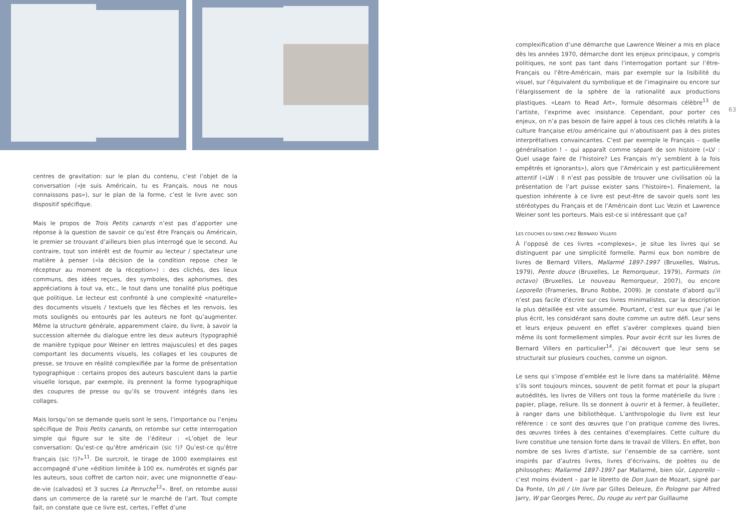centres de gravitation: sur le plan du contenu, c’est l’objet de la conversation («Je suis Américain, tu es Français, nous ne nous connaissons pas»), sur le plan de la forme, c’est le livre avec son dispositif spécifique.
Mais le propos de Trois Petits canards n’est pas d’apporter une réponse à la question de savoir ce qu’est être Français ou Américain, le premier se trouvant d’ailleurs bien plus interrogé que le second. Au contraire, tout son intérêt est de fournir au lecteur / spectateur une matière à penser («la décision de la condition repose chez le récepteur au moment de la réception») : des clichés, des lieux communs, des idées reçues, des symboles, des aphorismes, des appréciations à tout va, etc., le tout dans une tonalité plus poétique que politique. Le lecteur est confronté à une complexité «naturelle» des documents visuels / textuels que les flèches et les renvois, les mots soulignés ou entourés par les auteurs ne font qu’augmenter. Même la structure générale, apparemment claire, du livre, à savoir la succession alternée du dialogue entre les deux auteurs (typographié de manière typique pour Weiner en lettres majuscules) et des pages comportant les documents visuels, les collages et les coupures de presse, se trouve en réalité complexifiée par la forme de présentation typographique : certains propos des auteurs basculent dans la partie visuelle lorsque, par exemple, ils prennent la forme typographique des coupures de presse ou qu’ils se trouvent intégrés dans les collages.
Mais lorsqu’on se demande quels sont le sens, l’importance ou l’enjeu spécifique de Trois Petits canards, on retombe sur cette interrogation simple qui figure sur le site de l’éditeur : «L’objet de leur conversation: Qu’est-ce qu’être américain (sic !)? Qu’est-ce qu’être français (sic !)?»<sup>11</sup>. De surcroit, le tirage de 1000 exemplaires est accompagné d’une «édition limitée à 100 ex. numérotés et signés par les auteurs, sous coffret de carton noir, avec une mignonnette d’eau-de-vie (calvados) et 3 sucres La Perruche<sup>12</sup>». Bref, on retombe aussi dans un commerce de la rareté sur le marché de l’art. Tout compte fait, on constate que ce livre est, certes, l’effet d’une
complexification d’une démarche que Lawrence Weiner a mis en place dès les années 1970, démarche dont les enjeux principaux, y compris politiques, ne sont pas tant dans l’interrogation portant sur l’être-Français ou l’être-Américain, mais par exemple sur la lisibilité du visuel, sur l’équivalent du symbolique et de l’imaginaire ou encore sur l’élargissement de la sphère de la rationalité aux productions plastiques. «Learn to Read Art», formule désormais célèbre<sup>13</sup> de l’artiste, l’exprime avec insistance. Cependant, pour porter ces enjeux, on n’a pas besoin de faire appel à tous ces clichés relatifs à la culture française et/ou américaine qui n’aboutissent pas à des pistes interprétatives convaincantes. C’est par exemple le Français – quelle généralisation ! – qui apparaît comme séparé de son histoire («LV : Quel usage faire de l’histoire? Les Français m’y semblent à la fois empêtrés et ignorants»), alors que l’Américain y est particulièrement attentif («LW : Il n’est pas possible de trouver une civilisation où la présentation de l’art puisse exister sans l’histoire»). Finalement, la question inhérente à ce livre est peut-être de savoir quels sont les stéréotypes du Français et de l’Américain dont Luc Vezin et Lawrence Weiner sont les porteurs. Mais est-ce si intéressant que ça?
LES COUCHES DU SENS CHEZ BERNARD VILLERS
À l’opposé de ces livres «complexes», je situe les livres qui se distinguent par une simplicité formelle. Parmi eux bon nombre de livres de Bernard Villers, Mallarmé 1897-1997 (Bruxelles, Walrus, 1979), Pente douce (Bruxelles, Le Remorqueur, 1979), Formats (in octavo) (Bruxelles, Le nouveau Remorqueur, 2007), ou encore Leporello (Frameries, Bruno Robbe, 2009). Je constate d’abord qu’il n’est pas facile d’écrire sur ces livres minimalistes, car la description la plus détaillée est vite assumée. Pourtant, c’est sur eux que j’ai le plus écrit, les considérant sans doute comme un autre défi. Leur sens et leurs enjeux peuvent en effet s’avérer complexes quand bien même ils sont formellement simples. Pour avoir écrit sur les livres de Bernard Villers en particulier<sup>14</sup>, j’ai découvert que leur sens se structurait sur plusieurs couches, comme un oignon.
Le sens qui s’impose d’emblée est le livre dans sa matérialité. Même s’ils sont toujours minces, souvent de petit format et pour la plupart autoédités, les livres de Villers ont tous la forme matérielle du livre : papier, pliage, reliure. Ils se donnent à ouvrir et à fermer, à feuilleter, à ranger dans une bibliothèque. L’anthropologie du livre est leur référence : ce sont des œuvres que l’on pratique comme des livres, des œuvres tirées à des centaines d’exemplaires. Cette culture du livre constitue une tension forte dans le travail de Villers. En effet, bon nombre de ses livres d’artiste, sur l’ensemble de sa carrière, sont inspirés par d’autres livres, livres d’écrivains, de poètes ou de philosophes: Mallarmé 1897-1997 par Mallarmé, bien sûr, Leporello – c’est moins évident – par le libretto de Don Juan de Mozart, signé par Da Ponte, Un pli / Un livre par Gilles Deleuze, En Pologne par Alfred Jarry, W par Georges Perec, Du rouge au vert par Guillaume
63